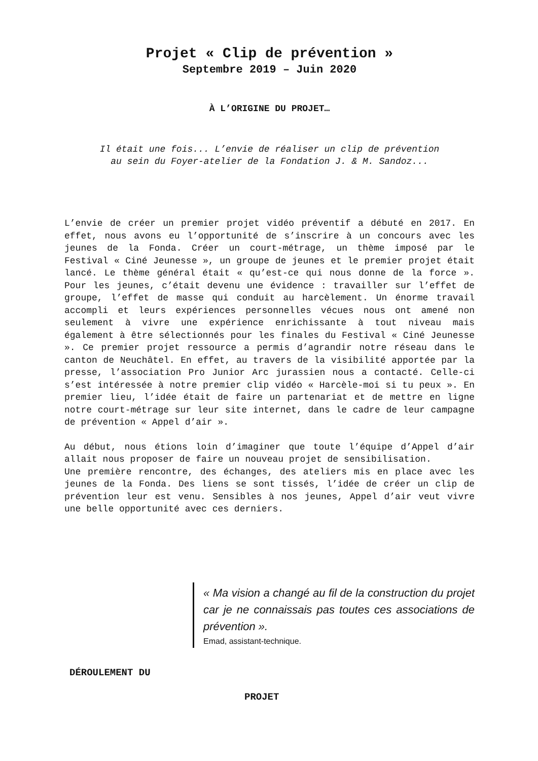Projet « Clip de prévention »
Septembre 2019 – Juin 2020
À L’ORIGINE DU PROJET…
Il était une fois... L’envie de réaliser un clip de prévention
au sein du Foyer-atelier de la Fondation J. & M. Sandoz...
L’envie de créer un premier projet vidéo préventif a débuté en 2017. En effet, nous avons eu l’opportunité de s’inscrire à un concours avec les jeunes de la Fonda. Créer un court-métrage, un thème imposé par le Festival « Ciné Jeunesse », un groupe de jeunes et le premier projet était lancé. Le thème général était « qu’est-ce qui nous donne de la force ». Pour les jeunes, c’était devenu une évidence : travailler sur l’effet de groupe, l’effet de masse qui conduit au harcèlement. Un énorme travail accompli et leurs expériences personnelles vécues nous ont amené non seulement à vivre une expérience enrichissante à tout niveau mais également à être sélectionnés pour les finales du Festival « Ciné Jeunesse ». Ce premier projet ressource a permis d’agrandir notre réseau dans le canton de Neuchâtel. En effet, au travers de la visibilité apportée par la presse, l’association Pro Junior Arc jurassien nous a contacté. Celle-ci s’est intéressée à notre premier clip vidéo « Harcèle-moi si tu peux ». En premier lieu, l’idée était de faire un partenariat et de mettre en ligne notre court-métrage sur leur site internet, dans le cadre de leur campagne de prévention « Appel d’air ».
Au début, nous étions loin d’imaginer que toute l’équipe d’Appel d’air allait nous proposer de faire un nouveau projet de sensibilisation.
Une première rencontre, des échanges, des ateliers mis en place avec les jeunes de la Fonda. Des liens se sont tissés, l’idée de créer un clip de prévention leur est venu. Sensibles à nos jeunes, Appel d’air veut vivre une belle opportunité avec ces derniers.
« Ma vision a changé au fil de la construction du projet car je ne connaissais pas toutes ces associations de prévention ».
Emad, assistant-technique.
DÉROULEMENT DU
PROJET